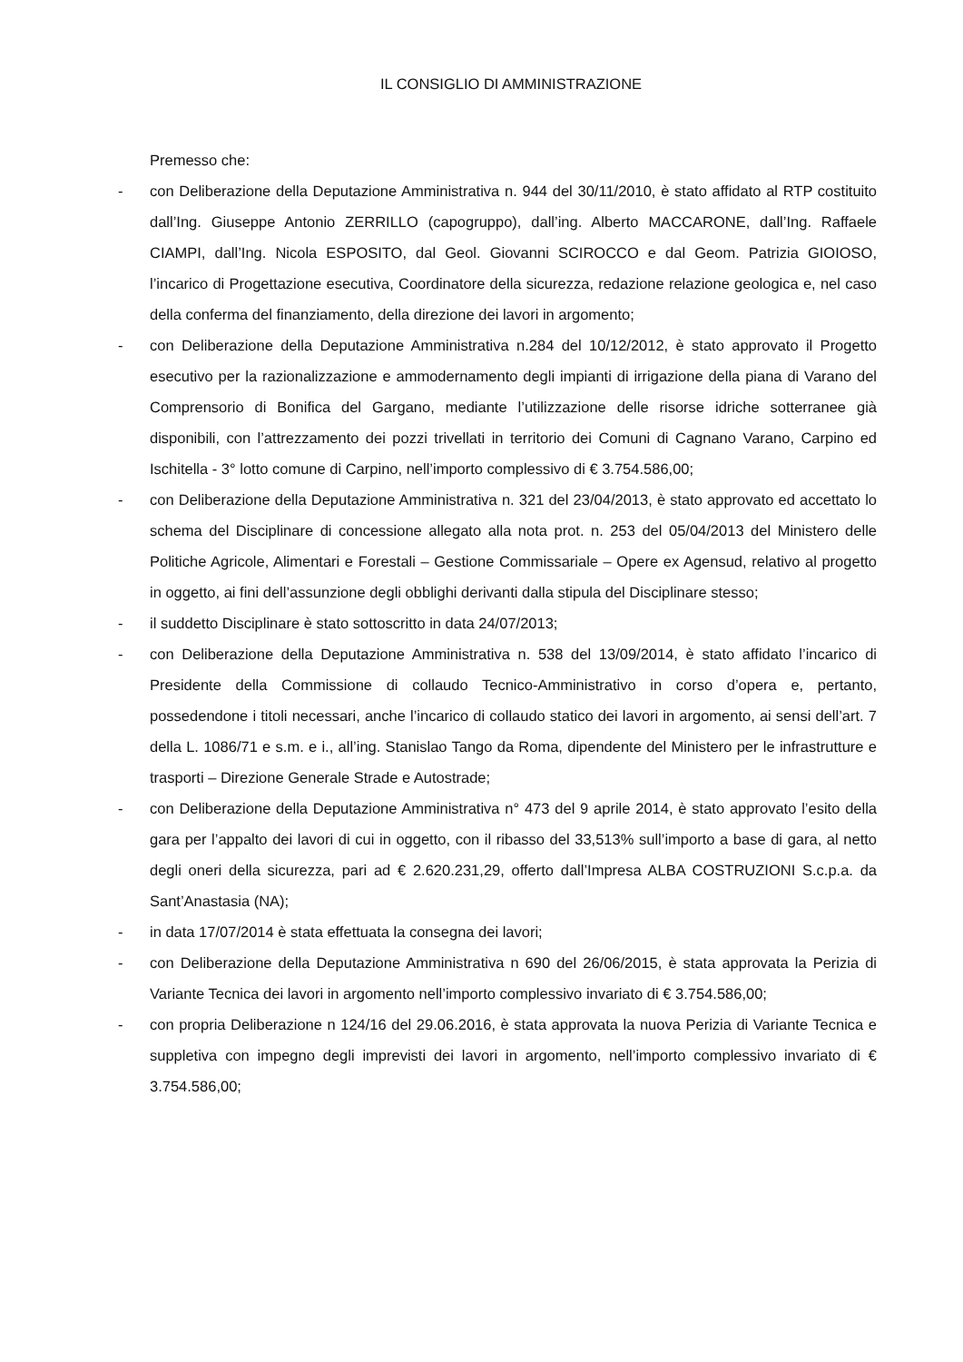IL CONSIGLIO DI AMMINISTRAZIONE
Premesso che:
- con Deliberazione della Deputazione Amministrativa n. 944 del 30/11/2010, è stato affidato al RTP costituito dall’Ing. Giuseppe Antonio ZERRILLO (capogruppo), dall’ing. Alberto MACCARONE, dall’Ing. Raffaele CIAMPI, dall’Ing. Nicola ESPOSITO, dal Geol. Giovanni SCIROCCO e dal Geom. Patrizia GIOIOSO, l’incarico di Progettazione esecutiva, Coordinatore della sicurezza, redazione relazione geologica e, nel caso della conferma del finanziamento, della direzione dei lavori in argomento;
- con Deliberazione della Deputazione Amministrativa n.284 del 10/12/2012, è stato approvato il Progetto esecutivo per la razionalizzazione e ammodernamento degli impianti di irrigazione della piana di Varano del Comprensorio di Bonifica del Gargano, mediante l’utilizzazione delle risorse idriche sotterranee già disponibili, con l’attrezzamento dei pozzi trivellati in territorio dei Comuni di Cagnano Varano, Carpino ed Ischitella - 3° lotto comune di Carpino, nell’importo complessivo di € 3.754.586,00;
- con Deliberazione della Deputazione Amministrativa n. 321 del 23/04/2013, è stato approvato ed accettato lo schema del Disciplinare di concessione allegato alla nota prot. n. 253 del 05/04/2013 del Ministero delle Politiche Agricole, Alimentari e Forestali – Gestione Commissariale – Opere ex Agensud, relativo al progetto in oggetto, ai fini dell’assunzione degli obblighi derivanti dalla stipula del Disciplinare stesso;
- il suddetto Disciplinare è stato sottoscritto in data 24/07/2013;
- con Deliberazione della Deputazione Amministrativa n. 538 del 13/09/2014, è stato affidato l’incarico di Presidente della Commissione di collaudo Tecnico-Amministrativo in corso d’opera e, pertanto, possedendone i titoli necessari, anche l’incarico di collaudo statico dei lavori in argomento, ai sensi dell’art. 7 della L. 1086/71 e s.m. e i., all’ing. Stanislao Tango da Roma, dipendente del Ministero per le infrastrutture e trasporti – Direzione Generale Strade e Autostrade;
- con Deliberazione della Deputazione Amministrativa n° 473 del 9 aprile 2014, è stato approvato l’esito della gara per l’appalto dei lavori di cui in oggetto, con il ribasso del 33,513% sull’importo a base di gara, al netto degli oneri della sicurezza, pari ad € 2.620.231,29, offerto dall’Impresa ALBA COSTRUZIONI S.c.p.a. da Sant’Anastasia (NA);
- in data 17/07/2014 è stata effettuata la consegna dei lavori;
- con Deliberazione della Deputazione Amministrativa n 690 del 26/06/2015, è stata approvata la Perizia di Variante Tecnica dei lavori in argomento nell’importo complessivo invariato di € 3.754.586,00;
- con propria Deliberazione n 124/16 del 29.06.2016, è stata approvata la nuova Perizia di Variante Tecnica e suppletiva con impegno degli imprevisti dei lavori in argomento, nell’importo complessivo invariato di € 3.754.586,00;